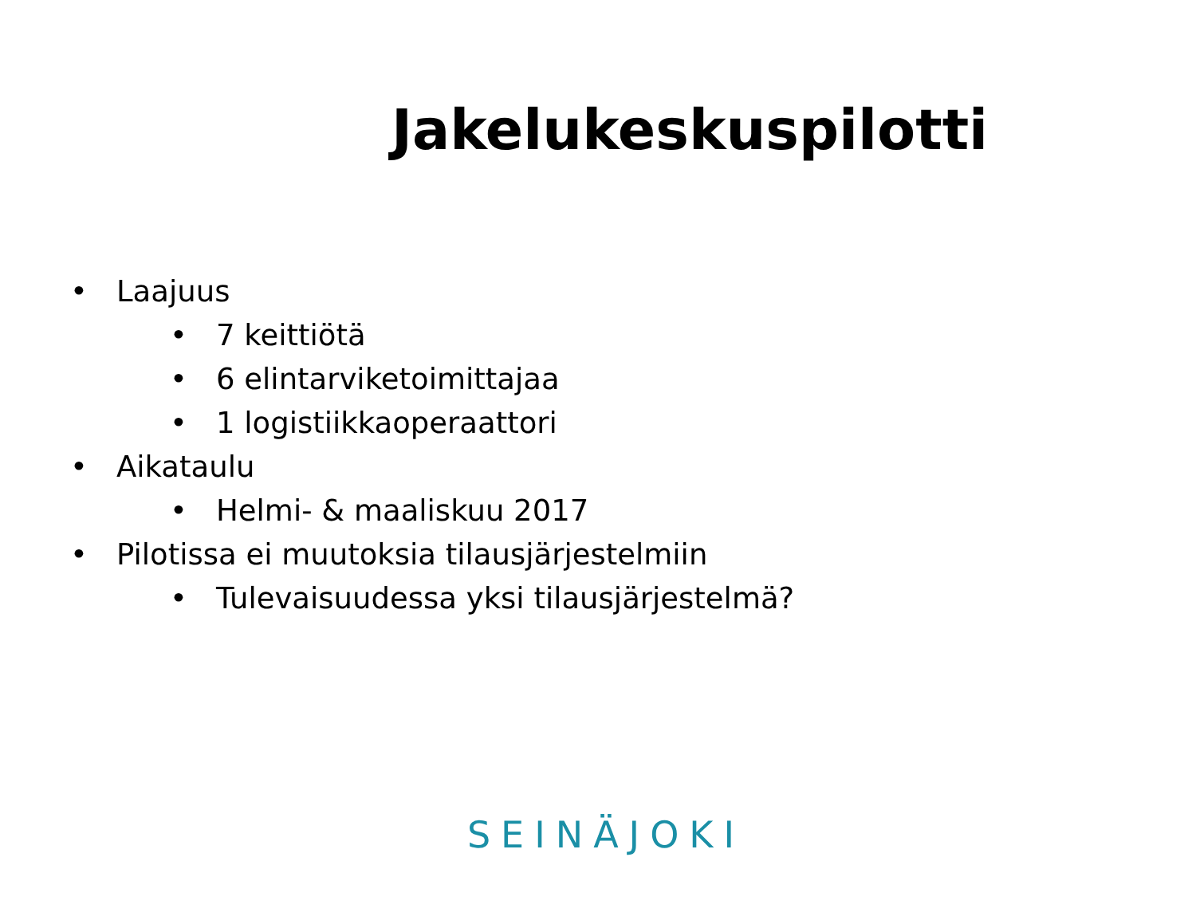Jakelukeskuspilotti
• Laajuus
• 7 keittiötä
• 6 elintarviketoimittajaa
• 1 logistiikkaoperaattori
• Aikataulu
• Helmi- & maaliskuu 2017
• Pilotissa ei muutoksia tilausjärjestelmiin
• Tulevaisuudessa yksi tilausjärjestelmä?
SEINÄJOKI